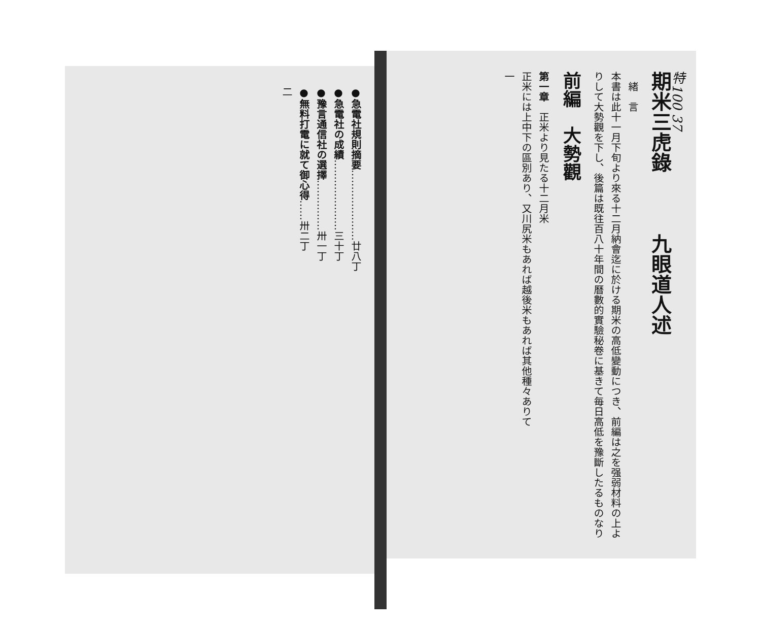特100 37
期米三虎錄　　　九眼道人述
　緒　言
本書は此十一月下旬より來る十二月納會迄に於ける期米の高低變動につき、前編は之を强弱材料の上よりして大勢觀を下し、後篇は既往百八十年間の曆數的實驗秘卷に基きて毎日高低を豫斷したるものなり
前編　大勢觀
第一章　正米より見たる十二月米
正米には上中下の區別あり、又川尻米もあれば越後米もあれば其他種々ありて
一
●急電社規則摘要…………………廿八丁
●急電社の成績…………………三十丁
●豫言通信社の選擇……………卅一丁
●無料打電に就て御心得……卅二丁
二